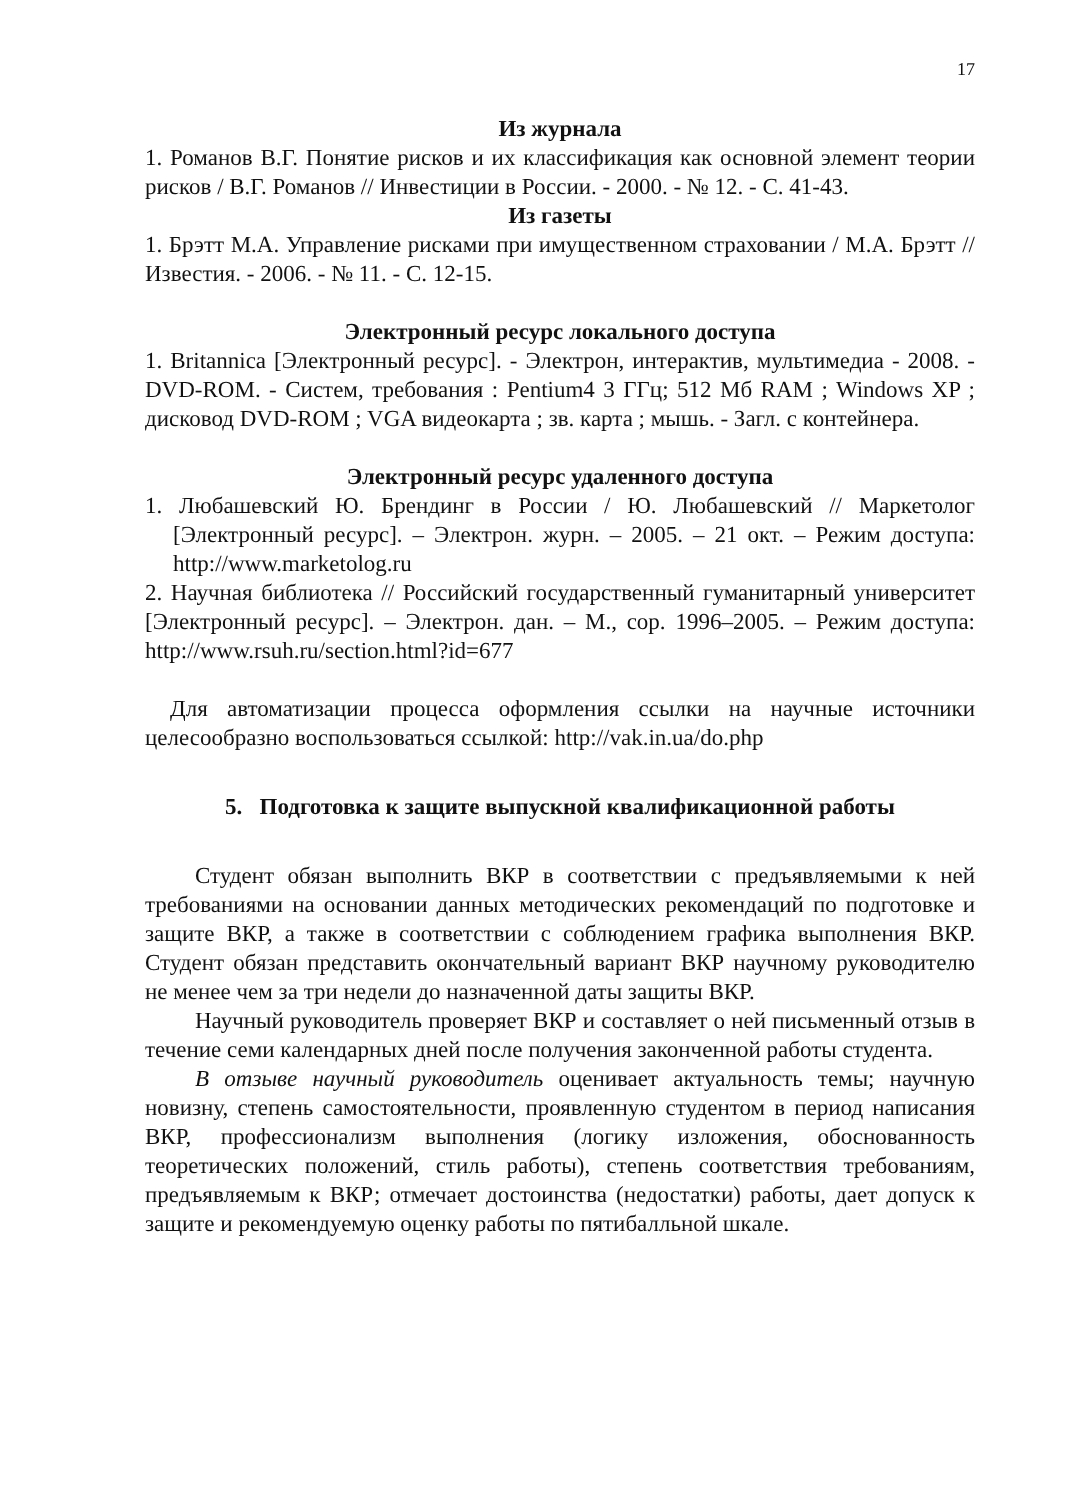17
Из журнала
1. Романов В.Г. Понятие рисков и их классификация как основной элемент теории рисков / В.Г. Романов // Инвестиции в России. - 2000. - № 12. - С. 41-43.
Из газеты
1. Брэтт М.А. Управление рисками при имущественном страховании / М.А. Брэтт // Известия. - 2006. - № 11. - С. 12-15.
Электронный ресурс локального доступа
1. Britannica [Электронный ресурс]. - Электрон, интерактив, мультимедиа - 2008. - DVD-ROM. - Систем, требования : Pentium4 3 ГГц; 512 Мб RAM ; Windows XP ; дисковод DVD-ROM ; VGA видеокарта ; зв. карта ; мышь. - Загл. с контейнера.
Электронный ресурс удаленного доступа
1. Любашевский Ю. Брендинг в России / Ю. Любашевский // Маркетолог [Электронный ресурс]. – Электрон. журн. – 2005. – 21 окт. – Режим доступа: http://www.marketolog.ru
2. Научная библиотека // Российский государственный гуманитарный университет [Электронный ресурс]. – Электрон. дан. – М., cop. 1996–2005. – Режим доступа: http://www.rsuh.ru/section.html?id=677
Для автоматизации процесса оформления ссылки на научные источники целесообразно воспользоваться ссылкой: http://vak.in.ua/do.php
5. Подготовка к защите выпускной квалификационной работы
Студент обязан выполнить ВКР в соответствии с предъявляемыми к ней требованиями на основании данных методических рекомендаций по подготовке и защите ВКР, а также в соответствии с соблюдением графика выполнения ВКР. Студент обязан представить окончательный вариант ВКР научному руководителю не менее чем за три недели до назначенной даты защиты ВКР.
Научный руководитель проверяет ВКР и составляет о ней письменный отзыв в течение семи календарных дней после получения законченной работы студента.
В отзыве научный руководитель оценивает актуальность темы; научную новизну, степень самостоятельности, проявленную студентом в период написания ВКР, профессионализм выполнения (логику изложения, обоснованность теоретических положений, стиль работы), степень соответствия требованиям, предъявляемым к ВКР; отмечает достоинства (недостатки) работы, дает допуск к защите и рекомендуемую оценку работы по пятибалльной шкале.